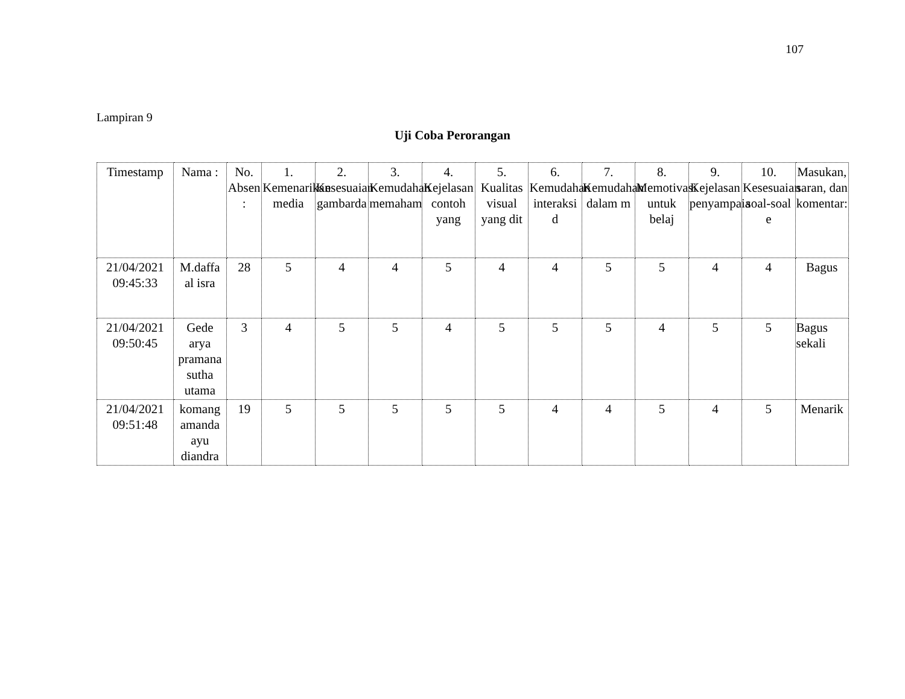107
Lampiran 9
Uji Coba Perorangan
| Timestamp | Nama : | No. Absen : | 1. Kemenarikan media | 2. Kesesuaian gambarda | 3. Kemudahan memaham | 4. Kejelasan contoh yang | 5. Kualitas visual yang dit | 6. Kemudahan interaksi d | 7. Kemudahan dalam m | 8. Memotivasi untuk belaj | 9. Kejelasan penyampaia | 10. Kesesuaian soal-soal e | Masukan, saran, dan komentar: |
| --- | --- | --- | --- | --- | --- | --- | --- | --- | --- | --- | --- | --- | --- |
| 21/04/2021 09:45:33 | M.daffa al isra | 28 | 5 | 4 | 4 | 5 | 4 | 4 | 5 | 5 | 4 | 4 | Bagus |
| 21/04/2021 09:50:45 | Gede arya pramana sutha utama | 3 | 4 | 5 | 5 | 4 | 5 | 5 | 5 | 4 | 5 | 5 | Bagus sekali |
| 21/04/2021 09:51:48 | komang amanda ayu diandra | 19 | 5 | 5 | 5 | 5 | 5 | 4 | 4 | 5 | 4 | 5 | Menarik |